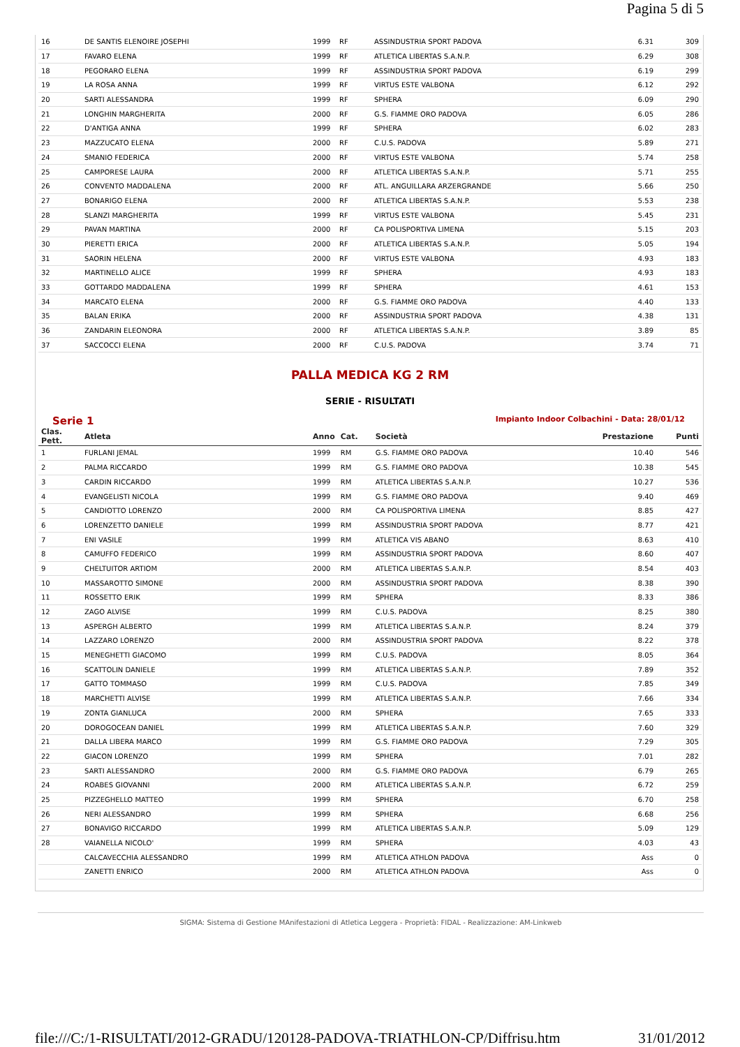Pagina 5 di 5
| 16 | DE SANTIS ELENOIRE JOSEPHI | 1999 | RF | ASSINDUSTRIA SPORT PADOVA | 6.31 | 309 |
| 17 | FAVARO ELENA | 1999 | RF | ATLETICA LIBERTAS S.A.N.P. | 6.29 | 308 |
| 18 | PEGORARO ELENA | 1999 | RF | ASSINDUSTRIA SPORT PADOVA | 6.19 | 299 |
| 19 | LA ROSA ANNA | 1999 | RF | VIRTUS ESTE VALBONA | 6.12 | 292 |
| 20 | SARTI ALESSANDRA | 1999 | RF | SPHERA | 6.09 | 290 |
| 21 | LONGHIN MARGHERITA | 2000 | RF | G.S. FIAMME ORO PADOVA | 6.05 | 286 |
| 22 | D'ANTIGA ANNA | 1999 | RF | SPHERA | 6.02 | 283 |
| 23 | MAZZUCATO ELENA | 2000 | RF | C.U.S. PADOVA | 5.89 | 271 |
| 24 | SMANIO FEDERICA | 2000 | RF | VIRTUS ESTE VALBONA | 5.74 | 258 |
| 25 | CAMPORESE LAURA | 2000 | RF | ATLETICA LIBERTAS S.A.N.P. | 5.71 | 255 |
| 26 | CONVENTO MADDALENA | 2000 | RF | ATL. ANGUILLARA ARZERGRANDE | 5.66 | 250 |
| 27 | BONARIGO ELENA | 2000 | RF | ATLETICA LIBERTAS S.A.N.P. | 5.53 | 238 |
| 28 | SLANZI MARGHERITA | 1999 | RF | VIRTUS ESTE VALBONA | 5.45 | 231 |
| 29 | PAVAN MARTINA | 2000 | RF | CA POLISPORTIVA LIMENA | 5.15 | 203 |
| 30 | PIERETTI ERICA | 2000 | RF | ATLETICA LIBERTAS S.A.N.P. | 5.05 | 194 |
| 31 | SAORIN HELENA | 2000 | RF | VIRTUS ESTE VALBONA | 4.93 | 183 |
| 32 | MARTINELLO ALICE | 1999 | RF | SPHERA | 4.93 | 183 |
| 33 | GOTTARDO MADDALENA | 1999 | RF | SPHERA | 4.61 | 153 |
| 34 | MARCATO ELENA | 2000 | RF | G.S. FIAMME ORO PADOVA | 4.40 | 133 |
| 35 | BALAN ERIKA | 2000 | RF | ASSINDUSTRIA SPORT PADOVA | 4.38 | 131 |
| 36 | ZANDARIN ELEONORA | 2000 | RF | ATLETICA LIBERTAS S.A.N.P. | 3.89 | 85 |
| 37 | SACCOCCI ELENA | 2000 | RF | C.U.S. PADOVA | 3.74 | 71 |
PALLA MEDICA KG 2 RM
SERIE - RISULTATI
Serie 1 Impianto Indoor Colbachini - Data: 28/01/12
| Clas. Pett. | Atleta | Anno | Cat. | Società | Prestazione | Punti |
| --- | --- | --- | --- | --- | --- | --- |
| 1 | FURLANI JEMAL | 1999 | RM | G.S. FIAMME ORO PADOVA | 10.40 | 546 |
| 2 | PALMA RICCARDO | 1999 | RM | G.S. FIAMME ORO PADOVA | 10.38 | 545 |
| 3 | CARDIN RICCARDO | 1999 | RM | ATLETICA LIBERTAS S.A.N.P. | 10.27 | 536 |
| 4 | EVANGELISTI NICOLA | 1999 | RM | G.S. FIAMME ORO PADOVA | 9.40 | 469 |
| 5 | CANDIOTTO LORENZO | 2000 | RM | CA POLISPORTIVA LIMENA | 8.85 | 427 |
| 6 | LORENZETTO DANIELE | 1999 | RM | ASSINDUSTRIA SPORT PADOVA | 8.77 | 421 |
| 7 | ENI VASILE | 1999 | RM | ATLETICA VIS ABANO | 8.63 | 410 |
| 8 | CAMUFFO FEDERICO | 1999 | RM | ASSINDUSTRIA SPORT PADOVA | 8.60 | 407 |
| 9 | CHELTUITOR ARTIOM | 2000 | RM | ATLETICA LIBERTAS S.A.N.P. | 8.54 | 403 |
| 10 | MASSAROTTO SIMONE | 2000 | RM | ASSINDUSTRIA SPORT PADOVA | 8.38 | 390 |
| 11 | ROSSETTO ERIK | 1999 | RM | SPHERA | 8.33 | 386 |
| 12 | ZAGO ALVISE | 1999 | RM | C.U.S. PADOVA | 8.25 | 380 |
| 13 | ASPERGH ALBERTO | 1999 | RM | ATLETICA LIBERTAS S.A.N.P. | 8.24 | 379 |
| 14 | LAZZARO LORENZO | 2000 | RM | ASSINDUSTRIA SPORT PADOVA | 8.22 | 378 |
| 15 | MENEGHETTI GIACOMO | 1999 | RM | C.U.S. PADOVA | 8.05 | 364 |
| 16 | SCATTOLIN DANIELE | 1999 | RM | ATLETICA LIBERTAS S.A.N.P. | 7.89 | 352 |
| 17 | GATTO TOMMASO | 1999 | RM | C.U.S. PADOVA | 7.85 | 349 |
| 18 | MARCHETTI ALVISE | 1999 | RM | ATLETICA LIBERTAS S.A.N.P. | 7.66 | 334 |
| 19 | ZONTA GIANLUCA | 2000 | RM | SPHERA | 7.65 | 333 |
| 20 | DOROGOCEAN DANIEL | 1999 | RM | ATLETICA LIBERTAS S.A.N.P. | 7.60 | 329 |
| 21 | DALLA LIBERA MARCO | 1999 | RM | G.S. FIAMME ORO PADOVA | 7.29 | 305 |
| 22 | GIACON LORENZO | 1999 | RM | SPHERA | 7.01 | 282 |
| 23 | SARTI ALESSANDRO | 2000 | RM | G.S. FIAMME ORO PADOVA | 6.79 | 265 |
| 24 | ROABES GIOVANNI | 2000 | RM | ATLETICA LIBERTAS S.A.N.P. | 6.72 | 259 |
| 25 | PIZZEGHELLO MATTEO | 1999 | RM | SPHERA | 6.70 | 258 |
| 26 | NERI ALESSANDRO | 1999 | RM | SPHERA | 6.68 | 256 |
| 27 | BONAVIGO RICCARDO | 1999 | RM | ATLETICA LIBERTAS S.A.N.P. | 5.09 | 129 |
| 28 | VAIANELLA NICOLO' | 1999 | RM | SPHERA | 4.03 | 43 |
| | CALCAVECCHIA ALESSANDRO | 1999 | RM | ATLETICA ATHLON PADOVA | Ass | 0 |
| | ZANETTI ENRICO | 2000 | RM | ATLETICA ATHLON PADOVA | Ass | 0 |
SIGMA: Sistema di Gestione MAnifestazioni di Atletica Leggera - Proprietà: FIDAL - Realizzazione: AM-Linkweb
file:///C:/1-RISULTATI/2012-GRADU/120128-PADOVA-TRIATHLON-CP/Diffrisu.htm 31/01/2012